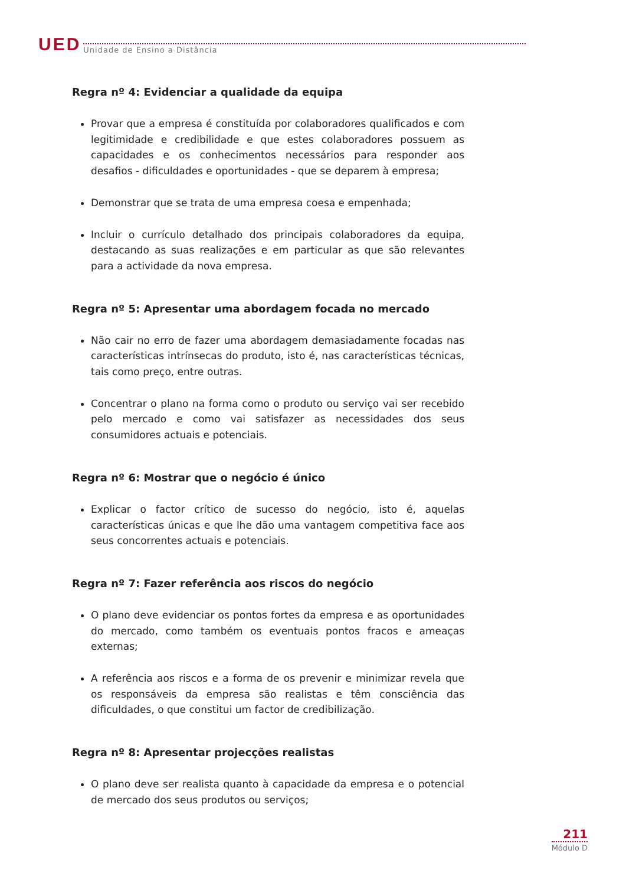UED
Unidade de Ensino a Distância
Regra nº 4: Evidenciar a qualidade da equipa
Provar que a empresa é constituída por colaboradores qualificados e com legitimidade e credibilidade e que estes colaboradores possuem as capacidades e os conhecimentos necessários para responder aos desafios - dificuldades e oportunidades - que se deparem à empresa;
Demonstrar que se trata de uma empresa coesa e empenhada;
Incluir o currículo detalhado dos principais colaboradores da equipa, destacando as suas realizações e em particular as que são relevantes para a actividade da nova empresa.
Regra nº 5: Apresentar uma abordagem focada no mercado
Não cair no erro de fazer uma abordagem demasiadamente focadas nas características intrínsecas do produto, isto é, nas características técnicas, tais como preço, entre outras.
Concentrar o plano na forma como o produto ou serviço vai ser recebido pelo mercado e como vai satisfazer as necessidades dos seus consumidores actuais e potenciais.
Regra nº 6: Mostrar que o negócio é único
Explicar o factor crítico de sucesso do negócio, isto é, aquelas características únicas e que lhe dão uma vantagem competitiva face aos seus concorrentes actuais e potenciais.
Regra nº 7: Fazer referência aos riscos do negócio
O plano deve evidenciar os pontos fortes da empresa e as oportunidades do mercado, como também os eventuais pontos fracos e ameaças externas;
A referência aos riscos e a forma de os prevenir e minimizar revela que os responsáveis da empresa são realistas e têm consciência das dificuldades, o que constitui um factor de credibilização.
Regra nº 8: Apresentar projecções realistas
O plano deve ser realista quanto à capacidade da empresa e o potencial de mercado dos seus produtos ou serviços;
211
Módulo D